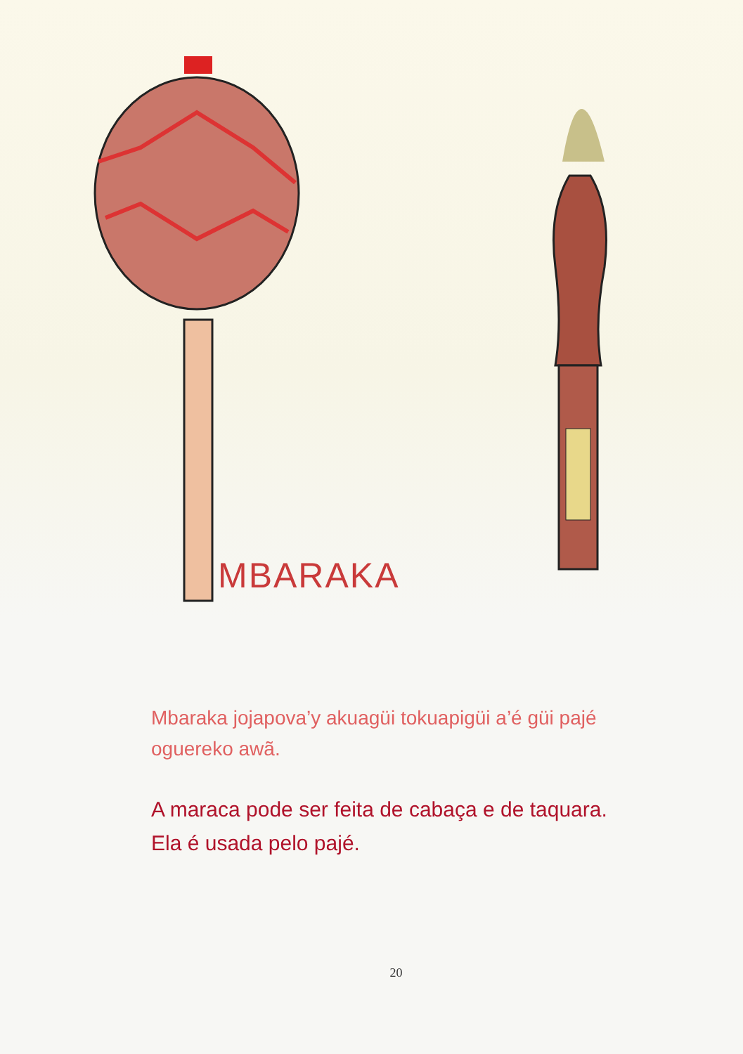MBARAKA
Mbaraka jojapova’y akuagüi tokuapigüi a’é güi pajé oguereko awã.
A maraca pode ser feita de cabaça e de taquara. Ela é usada pelo pajé.
20